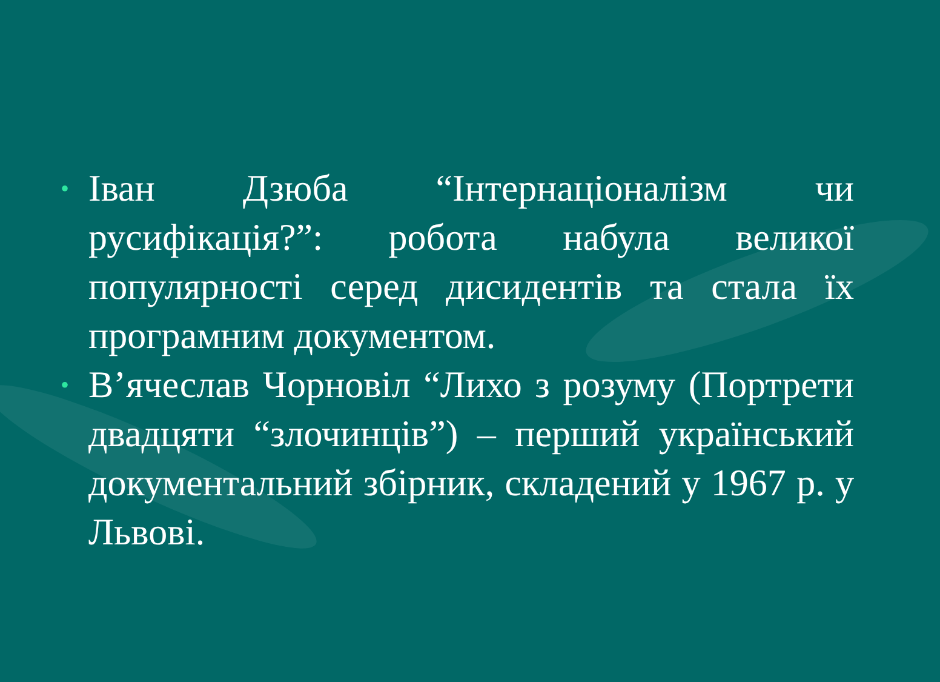• Іван Дзюба “Інтернаціоналізм чи русифікація?”: робота набула великої популярності серед дисидентів та стала їх програмним документом.
• В’ячеслав Чорновіл “Лихо з розуму (Портрети двадцяти “злочинців”) – перший український документальний збірник, складений у 1967 р. у Львові.